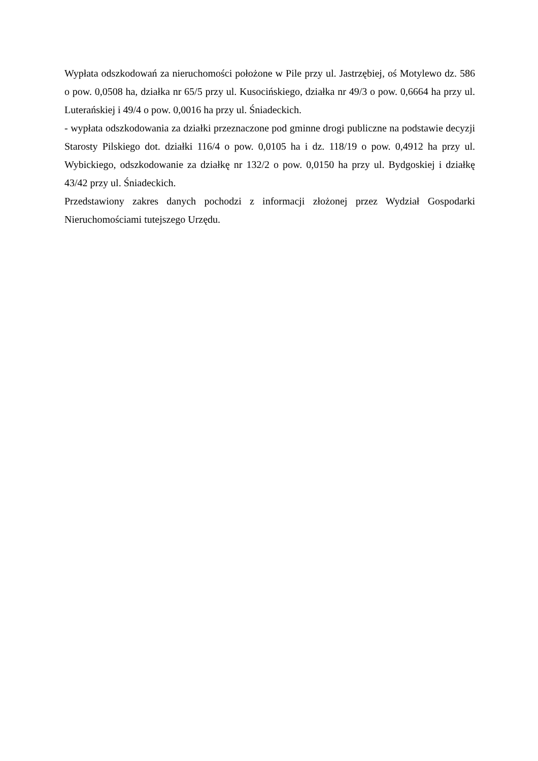Wypłata odszkodowań za nieruchomości położone w Pile przy ul. Jastrzębiej, oś Motylewo dz. 586 o pow. 0,0508 ha, działka nr 65/5 przy ul. Kusocińskiego, działka nr 49/3 o pow. 0,6664 ha przy ul. Luterańskiej i 49/4 o pow. 0,0016 ha przy ul. Śniadeckich.
- wypłata odszkodowania za działki przeznaczone pod gminne drogi publiczne na podstawie decyzji Starosty Pilskiego dot. działki 116/4 o pow. 0,0105 ha i dz. 118/19 o pow. 0,4912 ha przy ul. Wybickiego, odszkodowanie za działkę nr 132/2 o pow. 0,0150 ha przy ul. Bydgoskiej i działkę 43/42 przy ul. Śniadeckich.
Przedstawiony zakres danych pochodzi z informacji złożonej przez Wydział Gospodarki Nieruchomościami tutejszego Urzędu.